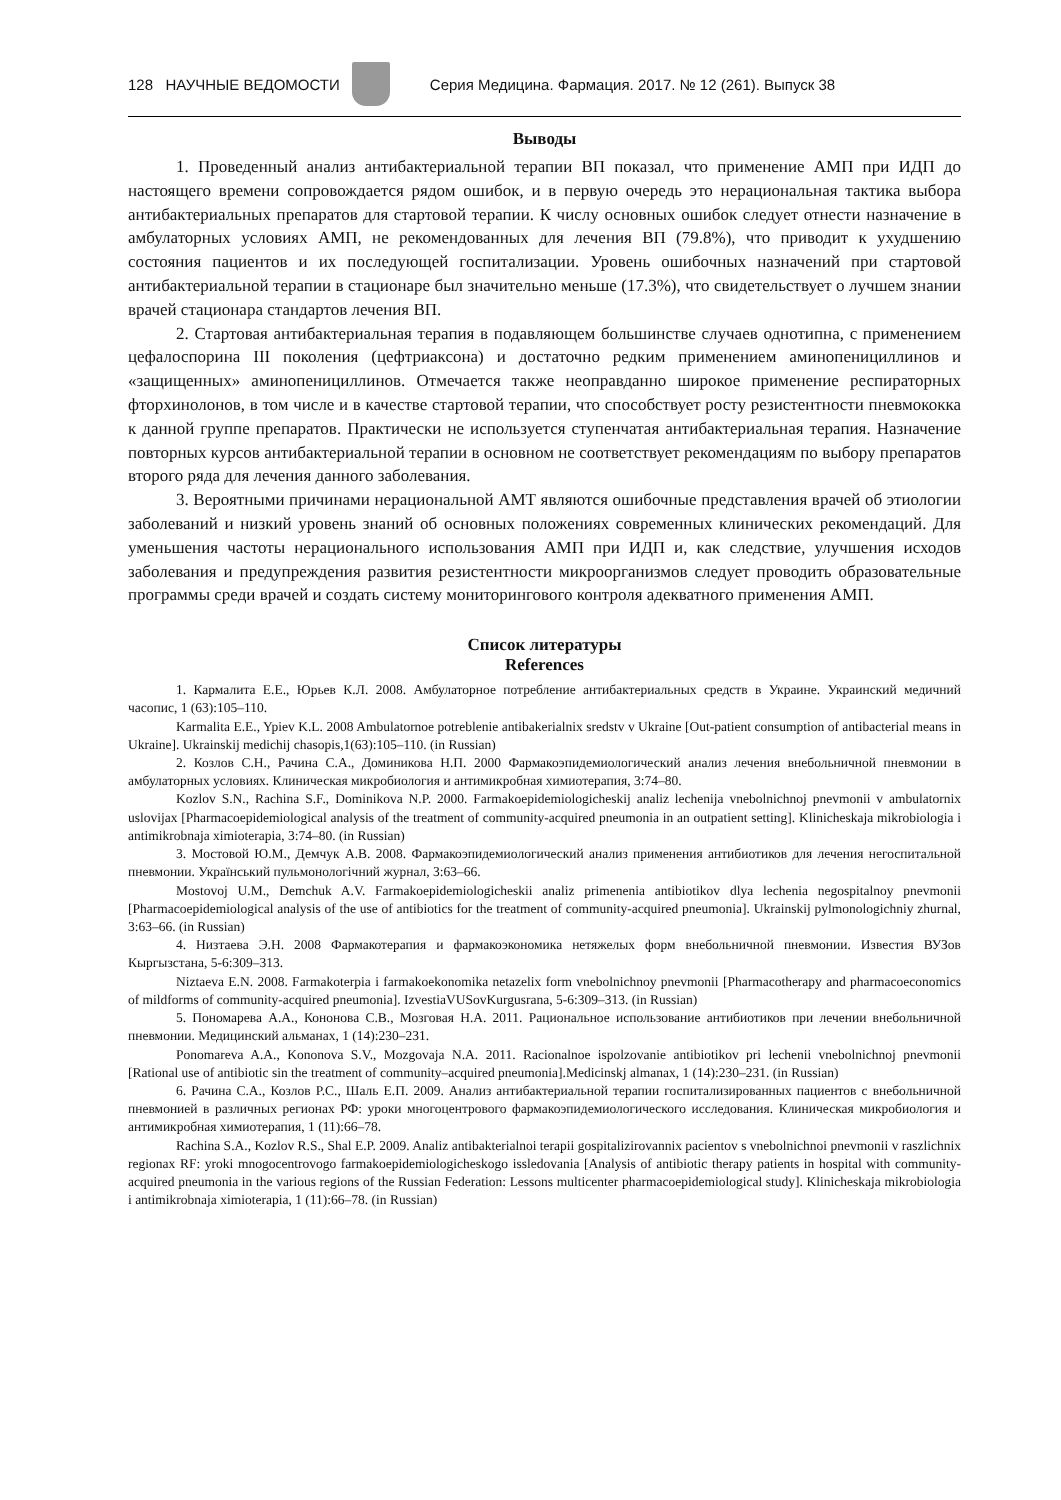128 НАУЧНЫЕ ВЕДОМОСТИ
Серия Медицина. Фармация. 2017. № 12 (261). Выпуск 38
Выводы
1. Проведенный анализ антибактериальной терапии ВП показал, что применение АМП при ИДП до настоящего времени сопровождается рядом ошибок, и в первую очередь это нерациональная тактика выбора антибактериальных препаратов для стартовой терапии. К числу основных ошибок следует отнести назначение в амбулаторных условиях АМП, не рекомендованных для лечения ВП (79.8%), что приводит к ухудшению состояния пациентов и их последующей госпитализации. Уровень ошибочных назначений при стартовой антибактериальной терапии в стационаре был значительно меньше (17.3%), что свидетельствует о лучшем знании врачей стационара стандартов лечения ВП.
2. Стартовая антибактериальная терапия в подавляющем большинстве случаев однотипна, с применением цефалоспорина III поколения (цефтриаксона) и достаточно редким применением аминопенициллинов и «защищенных» аминопенициллинов. Отмечается также неоправданно широкое применение респираторных фторхинолонов, в том числе и в качестве стартовой терапии, что способствует росту резистентности пневмококка к данной группе препаратов. Практически не используется ступенчатая антибактериальная терапия. Назначение повторных курсов антибактериальной терапии в основном не соответствует рекомендациям по выбору препаратов второго ряда для лечения данного заболевания.
3. Вероятными причинами нерациональной АМТ являются ошибочные представления врачей об этиологии заболеваний и низкий уровень знаний об основных положениях современных клинических рекомендаций. Для уменьшения частоты нерационального использования АМП при ИДП и, как следствие, улучшения исходов заболевания и предупреждения развития резистентности микроорганизмов следует проводить образовательные программы среди врачей и создать систему мониторингового контроля адекватного применения АМП.
Список литературы
References
1. Кармалита Е.Е., Юрьев К.Л. 2008. Амбулаторное потребление антибактериальных средств в Украине. Украинский медичний часопис, 1 (63):105–110.
Karmalita E.E., Ypiev K.L. 2008 Ambulatornoe potreblenie antibakerialnix sredstv v Ukraine [Out-patient consumption of antibacterial means in Ukraine]. Ukrainskij medichij chasopis,1(63):105–110. (in Russian)
2. Козлов С.Н., Рачина С.А., Доминикова Н.П. 2000 Фармакоэпидемиологический анализ лечения внебольничной пневмонии в амбулаторных условиях. Клиническая микробиология и антимикробная химиотерапия, 3:74–80.
Kozlov S.N., Rachina S.F., Dominikova N.P. 2000. Farmakoepidemiologicheskij analiz lechenija vnebolnichnoj pnevmonii v ambulatornix uslovijax [Pharmacoepidemiological analysis of the treatment of community-acquired pneumonia in an outpatient setting]. Klinicheskaja mikrobiologia i antimikrobnaja ximioterapia, 3:74–80. (in Russian)
3. Мостовой Ю.М., Демчук А.В. 2008. Фармакоэпидемиологический анализ применения антибиотиков для лечения негоспитальной пневмонии. Украïнський пульмонологiчний журнал, 3:63–66.
Mostovoj U.M., Demchuk A.V. Farmakoepidemiologicheskii analiz primenenia antibiotikov dlya lechenia negospitalnoy pnevmonii [Pharmacoepidemiological analysis of the use of antibiotics for the treatment of community-acquired pneumonia]. Ukrainskij pylmonologichniy zhurnal, 3:63–66. (in Russian)
4. Низтаева Э.Н. 2008 Фармакотерапия и фармакоэкономика нетяжелых форм внебольничной пневмонии. Известия ВУЗов Кыргызстана, 5-6:309–313.
Niztaeva E.N. 2008. Farmakoterpia i farmakoekonomika netazelix form vnebolnichnoy pnevmonii [Pharmacotherapy and pharmacoeconomics of mildforms of community-acquired pneumonia]. IzvestiaVUSovKurgusrana, 5-6:309–313. (in Russian)
5. Пономарева А.А., Кононова С.В., Мозговая Н.А. 2011. Рациональное использование антибиотиков при лечении внебольничной пневмонии. Медицинский альманах, 1 (14):230–231.
Ponomareva A.A., Kononova S.V., Mozgovaja N.A. 2011. Racionalnoe ispolzovanie antibiotikov pri lechenii vnebolnichnoj pnevmonii [Rational use of antibiotic sin the treatment of community–acquired pneumonia].Medicinskj almanax, 1 (14):230–231. (in Russian)
6. Рачина С.А., Козлов Р.С., Шаль Е.П. 2009. Анализ антибактериальной терапии госпитализированных пациентов с внебольничной пневмонией в различных регионах РФ: уроки многоцентрового фармакоэпидемиологического исследования. Клиническая микробиология и антимикробная химиотерапия, 1 (11):66–78.
Rachina S.A., Kozlov R.S., Shal E.P. 2009. Analiz antibakterialnoi terapii gospitalizirovannix pacientov s vnebolnichnoi pnevmonii v raszlichnix regionax RF: yroki mnogocentrovogo farmakoepidemiologicheskogo issledovania [Analysis of antibiotic therapy patients in hospital with community-acquired pneumonia in the various regions of the Russian Federation: Lessons multicenter pharmacoepidemiological study]. Klinicheskaja mikrobiologia i antimikrobnaja ximioterapia, 1 (11):66–78. (in Russian)